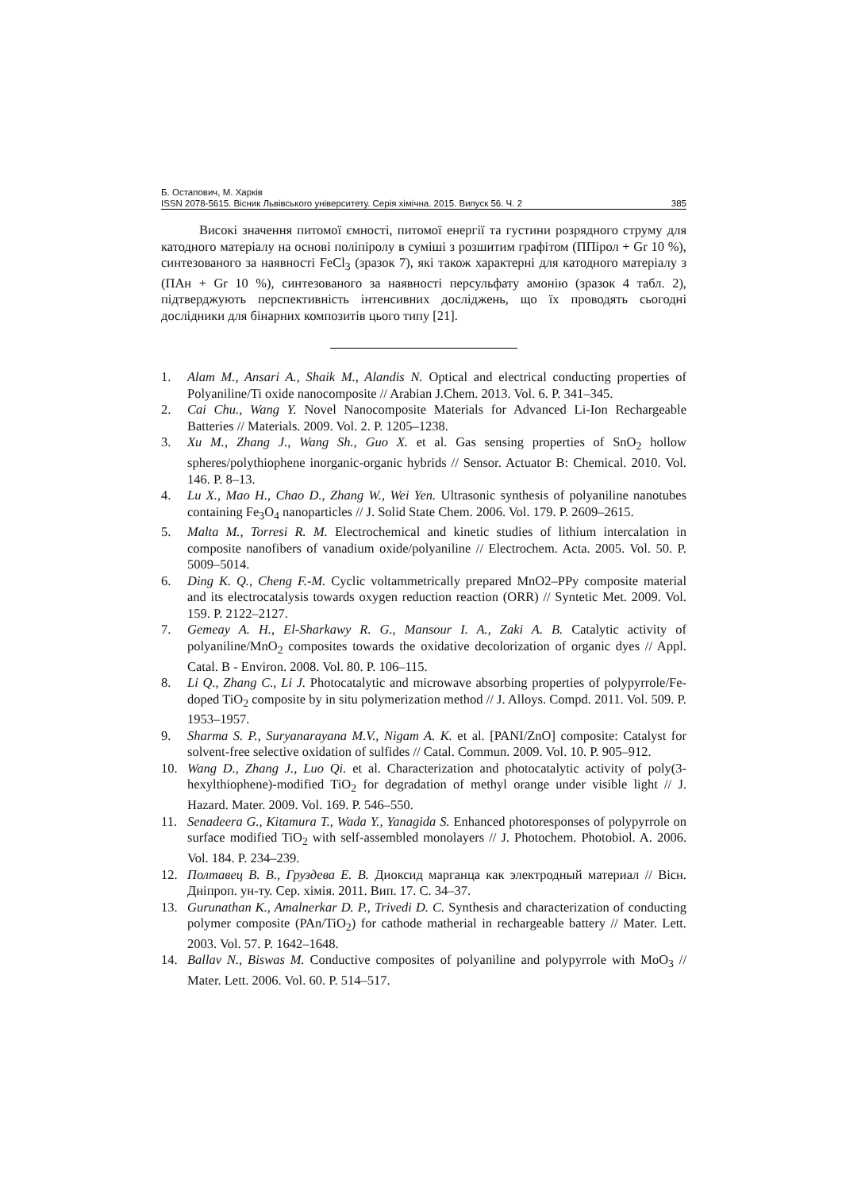Б. Остапович, М. Харків
ISSN 2078-5615. Вісник Львівського університету. Серія хімічна. 2015. Випуск 56. Ч. 2 385
Високі значення питомої ємності, питомої енергії та густини розрядного струму для катодного матеріалу на основі поліпіролу в суміші з розшитим графітом (ППірол + Gr 10 %), синтезованого за наявності FeCl<sub>3</sub> (зразок 7), які також характерні для катодного матеріалу з (ПАн + Gr 10 %), синтезованого за наявності персульфату амонію (зразок 4 табл. 2), підтверджують перспективність інтенсивних досліджень, що їх проводять сьогодні дослідники для бінарних композитів цього типу [21].
1. Alam M., Ansari A., Shaik M., Alandis N. Optical and electrical conducting properties of Polyaniline/Ti oxide nanocomposite // Arabian J.Chem. 2013. Vol. 6. P. 341–345.
2. Cai Chu., Wang Y. Novel Nanocomposite Materials for Advanced Li-Ion Rechargeable Batteries // Materials. 2009. Vol. 2. P. 1205–1238.
3. Xu M., Zhang J., Wang Sh., Guo X. et al. Gas sensing properties of SnO<sub>2</sub> hollow spheres/polythiophene inorganic-organic hybrids // Sensor. Actuator B: Chemical. 2010. Vol. 146. P. 8–13.
4. Lu X., Mao H., Chao D., Zhang W., Wei Yen. Ultrasonic synthesis of polyaniline nanotubes containing Fe<sub>3</sub>O<sub>4</sub> nanoparticles // J. Solid State Chem. 2006. Vol. 179. P. 2609–2615.
5. Malta M., Torresi R. M. Electrochemical and kinetic studies of lithium intercalation in composite nanofibers of vanadium oxide/polyaniline // Electrochem. Acta. 2005. Vol. 50. P. 5009–5014.
6. Ding K. Q., Cheng F.-M. Cyclic voltammetrically prepared MnO2–PPy composite material and its electrocatalysis towards oxygen reduction reaction (ORR) // Syntetic Met. 2009. Vol. 159. P. 2122–2127.
7. Gemeay A. H., El-Sharkawy R. G., Mansour I. A., Zaki A. B. Catalytic activity of polyaniline/MnO<sub>2</sub> composites towards the oxidative decolorization of organic dyes // Appl. Catal. B - Environ. 2008. Vol. 80. P. 106–115.
8. Li Q., Zhang C., Li J. Photocatalytic and microwave absorbing properties of polypyrrole/Fe-doped TiO<sub>2</sub> composite by in situ polymerization method // J. Alloys. Compd. 2011. Vol. 509. P. 1953–1957.
9. Sharma S. P., Suryanarayana M.V., Nigam A. K. et al. [PANI/ZnO] composite: Catalyst for solvent-free selective oxidation of sulfides // Catal. Commun. 2009. Vol. 10. P. 905–912.
10. Wang D., Zhang J., Luo Qi. et al. Characterization and photocatalytic activity of poly(3-hexylthiophene)-modified TiO<sub>2</sub> for degradation of methyl orange under visible light // J. Hazard. Mater. 2009. Vol. 169. P. 546–550.
11. Senadeera G., Kitamura T., Wada Y., Yanagida S. Enhanced photoresponses of polypyrrole on surface modified TiO<sub>2</sub> with self-assembled monolayers // J. Photochem. Photobiol. A. 2006. Vol. 184. P. 234–239.
12. Полтавец В. В., Груздева Е. В. Диоксид марганца как электродный материал // Вісн. Дніпроп. ун-ту. Сер. хімія. 2011. Вип. 17. С. 34–37.
13. Gurunathan K., Amalnerkar D. P., Trivedi D. C. Synthesis and characterization of conducting polymer composite (PAn/TiO<sub>2</sub>) for cathode matherial in rechargeable battery // Mater. Lett. 2003. Vol. 57. P. 1642–1648.
14. Ballav N., Biswas M. Conductive composites of polyaniline and polypyrrole with MoO<sub>3</sub> // Mater. Lett. 2006. Vol. 60. P. 514–517.